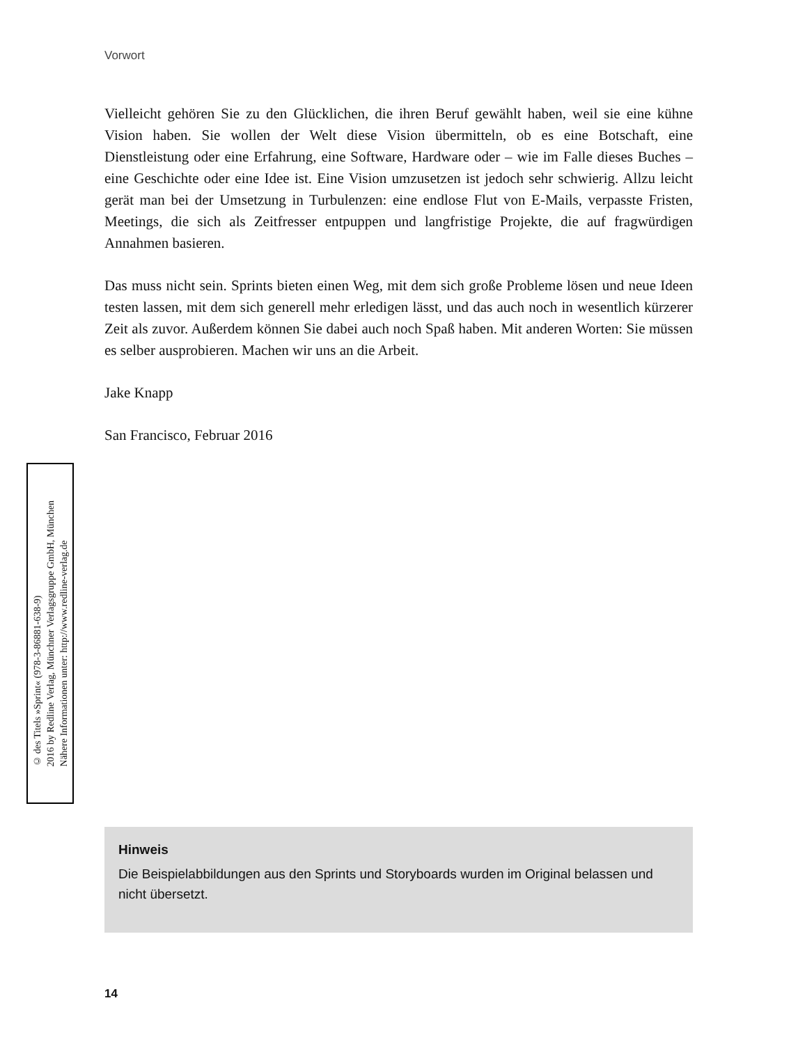Vorwort
Vielleicht gehören Sie zu den Glücklichen, die ihren Beruf gewählt haben, weil sie eine kühne Vision haben. Sie wollen der Welt diese Vision übermitteln, ob es eine Botschaft, eine Dienstleistung oder eine Erfahrung, eine Software, Hardware oder – wie im Falle dieses Buches – eine Geschichte oder eine Idee ist. Eine Vision umzusetzen ist jedoch sehr schwierig. Allzu leicht gerät man bei der Umsetzung in Turbulenzen: eine endlose Flut von E-Mails, verpasste Fristen, Meetings, die sich als Zeitfresser entpuppen und langfristige Projekte, die auf fragwürdigen Annahmen basieren.
Das muss nicht sein. Sprints bieten einen Weg, mit dem sich große Probleme lösen und neue Ideen testen lassen, mit dem sich generell mehr erledigen lässt, und das auch noch in wesentlich kürzerer Zeit als zuvor. Außerdem können Sie dabei auch noch Spaß haben. Mit anderen Worten: Sie müssen es selber ausprobieren. Machen wir uns an die Arbeit.
Jake Knapp
San Francisco, Februar 2016
© des Titels »Sprint« (978-3-86881-638-9)
2016 by Redline Verlag, Münchner Verlagsgruppe GmbH, München
Nähere Informationen unter: http://www.redline-verlag.de
Hinweis
Die Beispielabbildungen aus den Sprints und Storyboards wurden im Original belassen und nicht übersetzt.
14